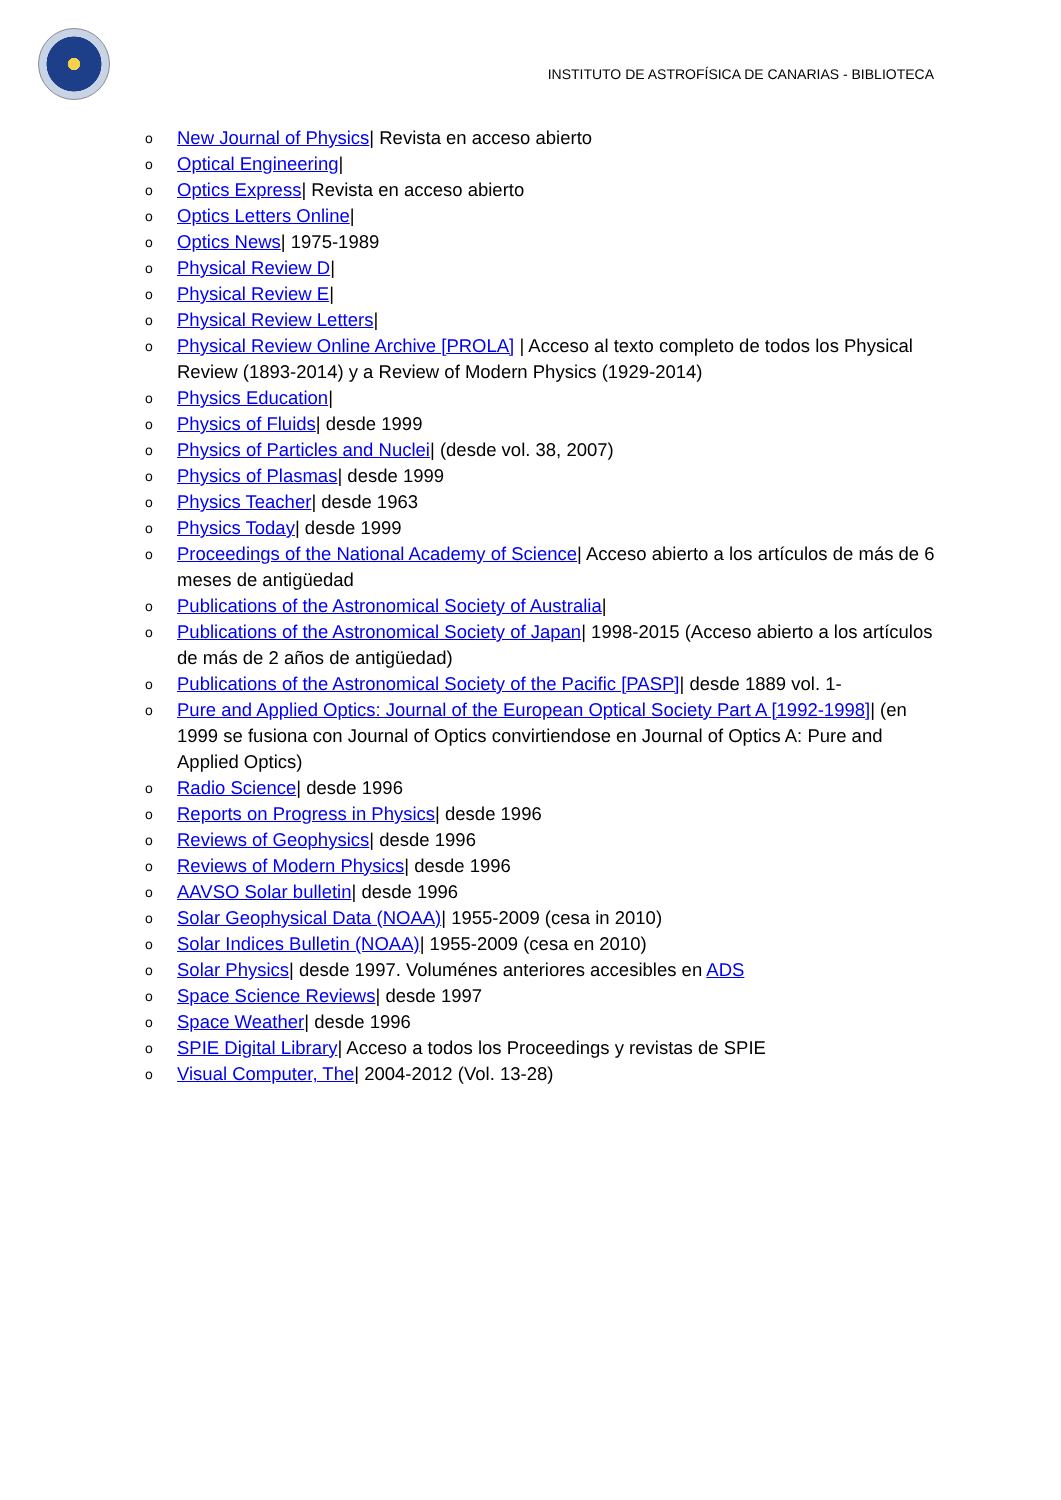INSTITUTO DE ASTROFÍSICA DE CANARIAS - BIBLIOTECA
o New Journal of Physics| Revista en acceso abierto
o Optical Engineering|
o Optics Express| Revista en acceso abierto
o Optics Letters Online|
o Optics News| 1975-1989
o Physical Review D|
o Physical Review E|
o Physical Review Letters|
o Physical Review Online Archive [PROLA] | Acceso al texto completo de todos los Physical Review (1893-2014) y a Review of Modern Physics (1929-2014)
o Physics Education|
o Physics of Fluids| desde 1999
o Physics of Particles and Nuclei| (desde vol. 38, 2007)
o Physics of Plasmas| desde 1999
o Physics Teacher| desde 1963
o Physics Today| desde 1999
o Proceedings of the National Academy of Science| Acceso abierto a los artículos de más de 6 meses de antigüedad
o Publications of the Astronomical Society of Australia|
o Publications of the Astronomical Society of Japan| 1998-2015 (Acceso abierto a los artículos de más de 2 años de antigüedad)
o Publications of the Astronomical Society of the Pacific [PASP]| desde 1889 vol. 1-
o Pure and Applied Optics: Journal of the European Optical Society Part A [1992-1998]| (en 1999 se fusiona con Journal of Optics convirtiendose en Journal of Optics A: Pure and Applied Optics)
o Radio Science| desde 1996
o Reports on Progress in Physics| desde 1996
o Reviews of Geophysics| desde 1996
o Reviews of Modern Physics| desde 1996
o AAVSO Solar bulletin| desde 1996
o Solar Geophysical Data (NOAA)| 1955-2009 (cesa in 2010)
o Solar Indices Bulletin (NOAA)| 1955-2009 (cesa en 2010)
o Solar Physics| desde 1997. Voluménes anteriores accesibles en ADS
o Space Science Reviews| desde 1997
o Space Weather| desde 1996
o SPIE Digital Library| Acceso a todos los Proceedings y revistas de SPIE
o Visual Computer, The| 2004-2012 (Vol. 13-28)